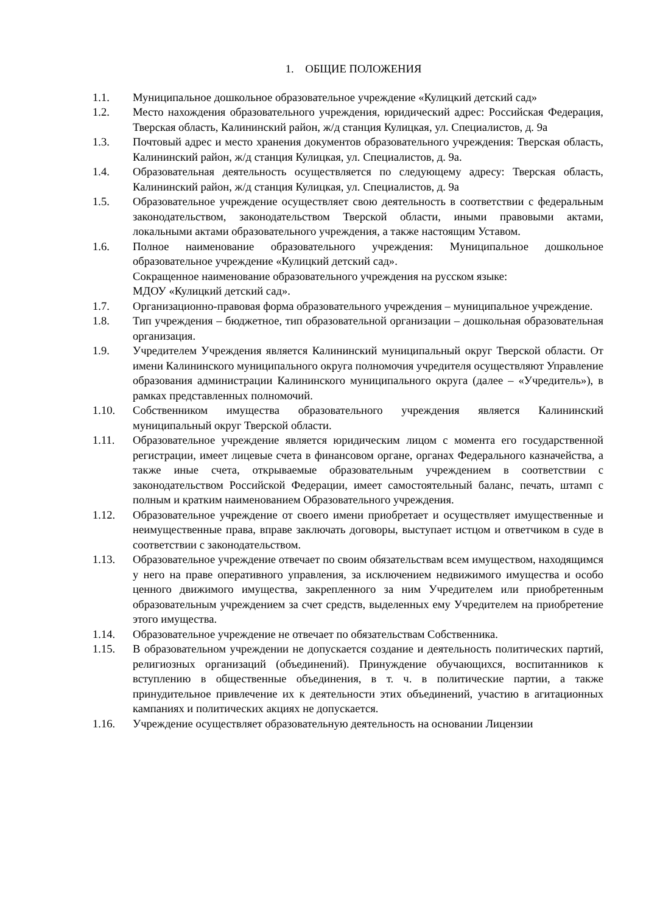1. ОБЩИЕ ПОЛОЖЕНИЯ
1.1. Муниципальное дошкольное образовательное учреждение «Кулицкий детский сад»
1.2. Место нахождения образовательного учреждения, юридический адрес: Российская Федерация, Тверская область, Калининский район, ж/д станция Кулицкая, ул. Специалистов, д. 9а
1.3. Почтовый адрес и место хранения документов образовательного учреждения: Тверская область, Калининский район, ж/д станция Кулицкая, ул. Специалистов, д. 9а.
1.4. Образовательная деятельность осуществляется по следующему адресу: Тверская область, Калининский район, ж/д станция Кулицкая, ул. Специалистов, д. 9а
1.5. Образовательное учреждение осуществляет свою деятельность в соответствии с федеральным законодательством, законодательством Тверской области, иными правовыми актами, локальными актами образовательного учреждения, а также настоящим Уставом.
1.6. Полное наименование образовательного учреждения: Муниципальное дошкольное образовательное учреждение «Кулицкий детский сад».
Сокращенное наименование образовательного учреждения на русском языке:
МДОУ «Кулицкий детский сад».
1.7. Организационно-правовая форма образовательного учреждения – муниципальное учреждение.
1.8. Тип учреждения – бюджетное, тип образовательной организации – дошкольная образовательная организация.
1.9. Учредителем Учреждения является Калининский муниципальный округ Тверской области. От имени Калининского муниципального округа полномочия учредителя осуществляют Управление образования администрации Калининского муниципального округа (далее – «Учредитель»), в рамках представленных полномочий.
1.10. Собственником имущества образовательного учреждения является Калининский муниципальный округ Тверской области.
1.11. Образовательное учреждение является юридическим лицом с момента его государственной регистрации, имеет лицевые счета в финансовом органе, органах Федерального казначейства, а также иные счета, открываемые образовательным учреждением в соответствии с законодательством Российской Федерации, имеет самостоятельный баланс, печать, штамп с полным и кратким наименованием Образовательного учреждения.
1.12. Образовательное учреждение от своего имени приобретает и осуществляет имущественные и неимущественные права, вправе заключать договоры, выступает истцом и ответчиком в суде в соответствии с законодательством.
1.13. Образовательное учреждение отвечает по своим обязательствам всем имуществом, находящимся у него на праве оперативного управления, за исключением недвижимого имущества и особо ценного движимого имущества, закрепленного за ним Учредителем или приобретенным образовательным учреждением за счет средств, выделенных ему Учредителем на приобретение этого имущества.
1.14. Образовательное учреждение не отвечает по обязательствам Собственника.
1.15. В образовательном учреждении не допускается создание и деятельность политических партий, религиозных организаций (объединений). Принуждение обучающихся, воспитанников к вступлению в общественные объединения, в т. ч. в политические партии, а также принудительное привлечение их к деятельности этих объединений, участию в агитационных кампаниях и политических акциях не допускается.
1.16. Учреждение осуществляет образовательную деятельность на основании Лицензии